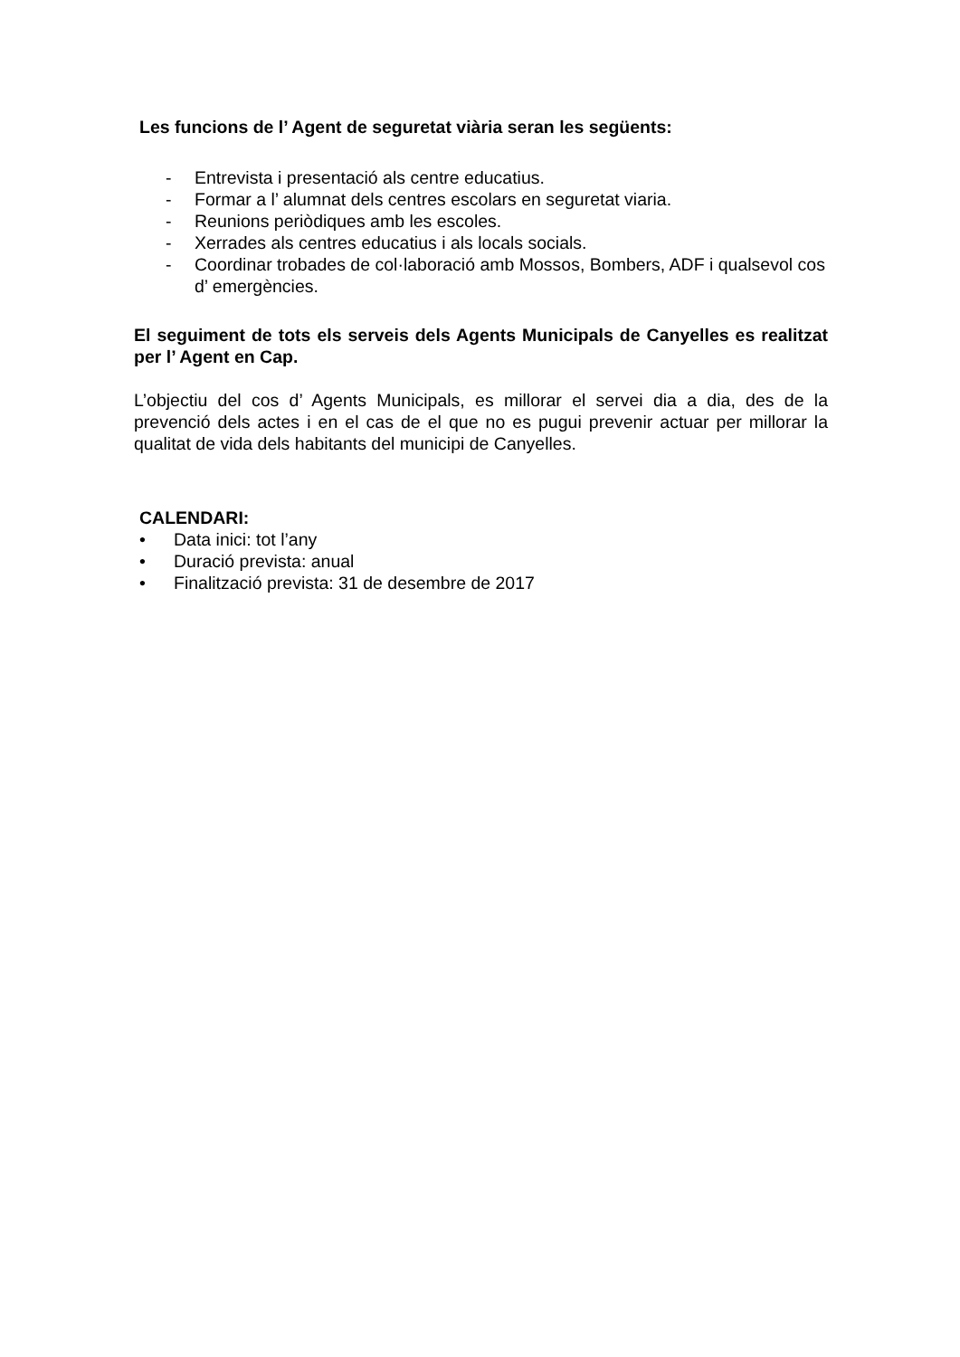Les funcions de l’ Agent de seguretat viària seran les següents:
- Entrevista i presentació als centre educatius.
- Formar a l’ alumnat dels centres escolars en seguretat viaria.
- Reunions periòdiques amb les escoles.
- Xerrades als centres educatius i als locals socials.
- Coordinar trobades de col·laboració amb Mossos, Bombers, ADF i qualsevol cos d’ emergències.
El seguiment de tots els serveis dels Agents Municipals de Canyelles es realitzat per l’ Agent en Cap.
L’objectiu del cos d’ Agents Municipals, es millorar el servei dia a dia, des de la prevenció dels actes i en el cas de el que no es pugui prevenir actuar per millorar la qualitat de vida dels habitants del municipi de Canyelles.
CALENDARI:
• Data inici: tot l’any
• Duració prevista: anual
• Finalització prevista: 31 de desembre de 2017